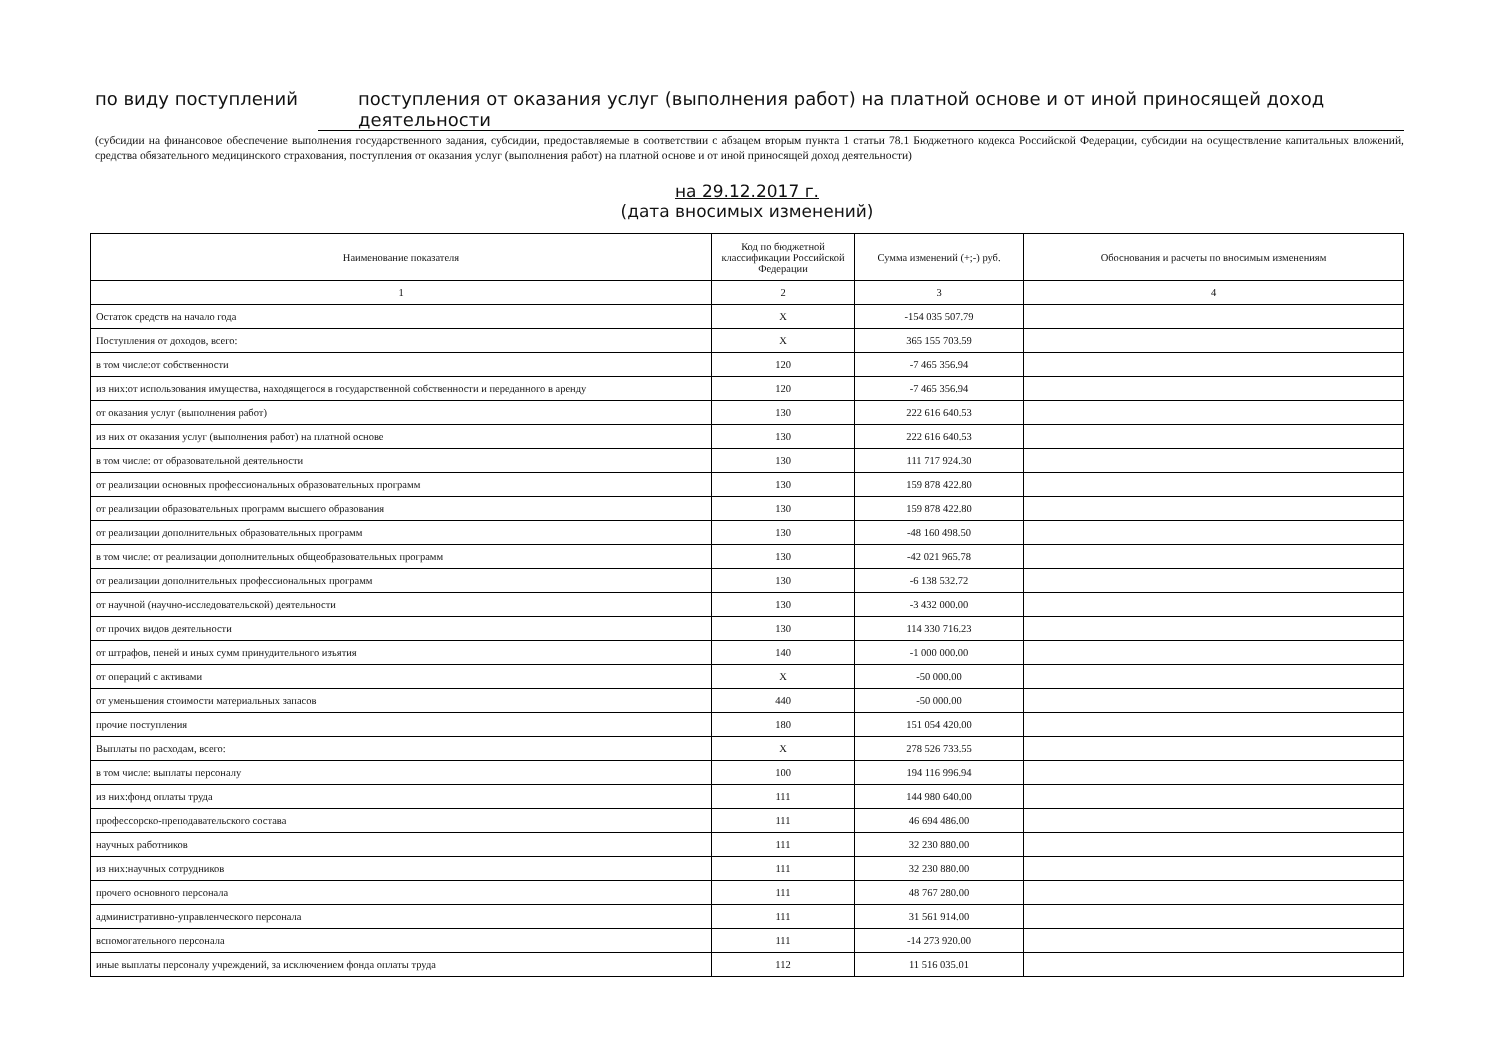по виду поступлений поступления от оказания услуг (выполнения работ) на платной основе и от иной приносящей доход деятельности
(субсидии на финансовое обеспечение выполнения государственного задания, субсидии, предоставляемые в соответствии с абзацем вторым пункта 1 статьи 78.1 Бюджетного кодекса Российской Федерации, субсидии на осуществление капитальных вложений, средства обязательного медицинского страхования, поступления от оказания услуг (выполнения работ) на платной основе и от иной приносящей доход деятельности)
на 29.12.2017 г.
(дата вносимых изменений)
| Наименование показателя | Код по бюджетной классификации Российской Федерации | Сумма изменений (+;-) руб. | Обоснования и расчеты по вносимым изменениям |
| --- | --- | --- | --- |
| 1 | 2 | 3 | 4 |
| Остаток средств на начало года | X | -154 035 507.79 | |
| Поступления от доходов, всего: | X | 365 155 703.59 | |
| в том числе:от собственности | 120 | -7 465 356.94 | |
| из них:от использования имущества, находящегося в государственной собственности и переданного в аренду | 120 | -7 465 356.94 | |
| от оказания услуг (выполнения работ) | 130 | 222 616 640.53 | |
| из них от оказания услуг (выполнения работ) на платной основе | 130 | 222 616 640.53 | |
| в том числе: от образовательной деятельности | 130 | 111 717 924.30 | |
| от реализации основных профессиональных образовательных программ | 130 | 159 878 422.80 | |
| от реализации образовательных программ высшего образования | 130 | 159 878 422.80 | |
| от реализации дополнительных образовательных программ | 130 | -48 160 498.50 | |
| в том числе: от реализации дополнительных общеобразовательных программ | 130 | -42 021 965.78 | |
| от реализации дополнительных профессиональных программ | 130 | -6 138 532.72 | |
| от научной (научно-исследовательской) деятельности | 130 | -3 432 000.00 | |
| от прочих видов деятельности | 130 | 114 330 716.23 | |
| от штрафов, пеней и иных сумм принудительного изъятия | 140 | -1 000 000.00 | |
| от операций с активами | X | -50 000.00 | |
| от уменьшения стоимости материальных запасов | 440 | -50 000.00 | |
| прочие поступления | 180 | 151 054 420.00 | |
| Выплаты по расходам, всего: | X | 278 526 733.55 | |
| в том числе: выплаты персоналу | 100 | 194 116 996.94 | |
| из них:фонд оплаты труда | 111 | 144 980 640.00 | |
| профессорско-преподавательского состава | 111 | 46 694 486.00 | |
| научных работников | 111 | 32 230 880.00 | |
| из них:научных сотрудников | 111 | 32 230 880.00 | |
| прочего основного персонала | 111 | 48 767 280.00 | |
| административно-управленческого персонала | 111 | 31 561 914.00 | |
| вспомогательного персонала | 111 | -14 273 920.00 | |
| иные выплаты персоналу учреждений, за исключением фонда оплаты труда | 112 | 11 516 035.01 | |